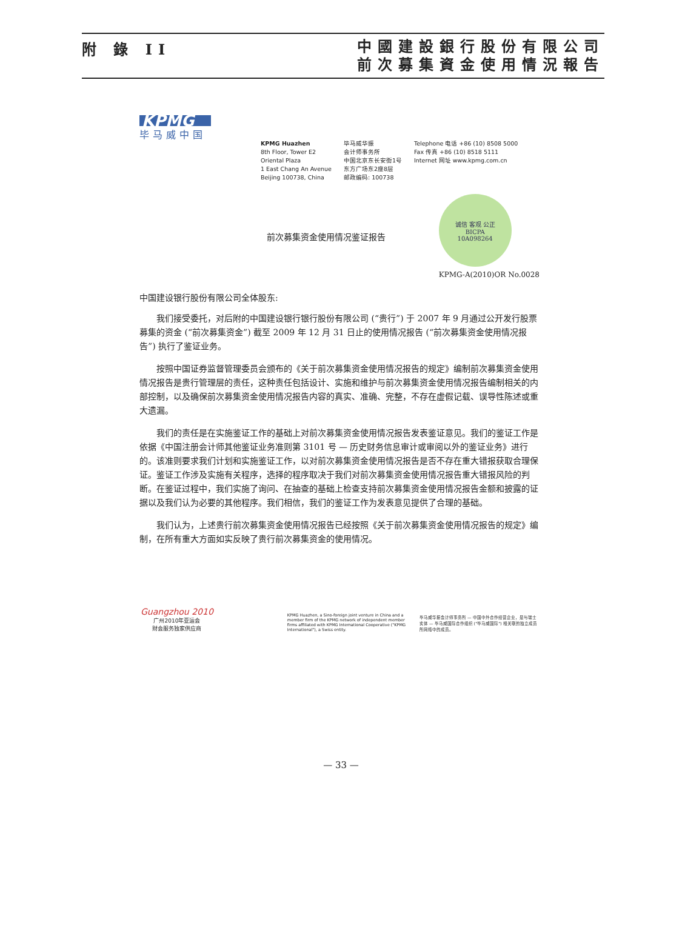附 錄 II
中國建設銀行股份有限公司
前次募集資金使用情況報告
KPMG
毕马威中国
KPMG Huazhen
8th Floor, Tower E2
Oriental Plaza
1 East Chang An Avenue
Beijing 100738, China
毕马威华振
会计师事务所
中国北京东长安街1号
东方广场东2座8层
邮政编码: 100738
Telephone 电话 +86 (10) 8508 5000
Fax 传真 +86 (10) 8518 5111
Internet 网址 www.kpmg.com.cn
前次募集资金使用情况鉴证报告
诚信 客观 公正
BICPA
10A098264
KPMG-A(2010)OR No.0028
中国建设银行股份有限公司全体股东:
我们接受委托，对后附的中国建设银行银行股份有限公司 (“贵行”) 于 2007 年 9 月通过公开发行股票募集的资金 (“前次募集资金”) 截至 2009 年 12 月 31 日止的使用情况报告 (“前次募集资金使用情况报告”) 执行了鉴证业务。
按照中国证券监督管理委员会颁布的《关于前次募集资金使用情况报告的规定》编制前次募集资金使用情况报告是贵行管理层的责任，这种责任包括设计、实施和维护与前次募集资金使用情况报告编制相关的内部控制，以及确保前次募集资金使用情况报告内容的真实、准确、完整，不存在虚假记载、误导性陈述或重大遗漏。
我们的责任是在实施鉴证工作的基础上对前次募集资金使用情况报告发表鉴证意见。我们的鉴证工作是依据《中国注册会计师其他鉴证业务准则第 3101 号 — 历史财务信息审计或审阅以外的鉴证业务》进行的。该准则要求我们计划和实施鉴证工作，以对前次募集资金使用情况报告是否不存在重大错报获取合理保证。鉴证工作涉及实施有关程序，选择的程序取决于我们对前次募集资金使用情况报告重大错报风险的判断。在鉴证过程中，我们实施了询问、在抽查的基础上检查支持前次募集资金使用情况报告金额和披露的证据以及我们认为必要的其他程序。我们相信，我们的鉴证工作为发表意见提供了合理的基础。
我们认为，上述贵行前次募集资金使用情况报告已经按照《关于前次募集资金使用情况报告的规定》编制，在所有重大方面如实反映了贵行前次募集资金的使用情况。
Guangzhou 2010
广州2010年亚运会
财会服务独家供应商
KPMG Huazhen, a Sino-foreign joint venture in China and a member firm of the KPMG network of independent member firms affiliated with KPMG International Cooperative ("KPMG International"), a Swiss entity.
毕马威华振会计师事务所 — 中国中外合作经营企业，是与瑞士实体 — 毕马威国际合作组织 ("毕马威国际") 相关联的独立成员所网络中的成员。
— 33 —